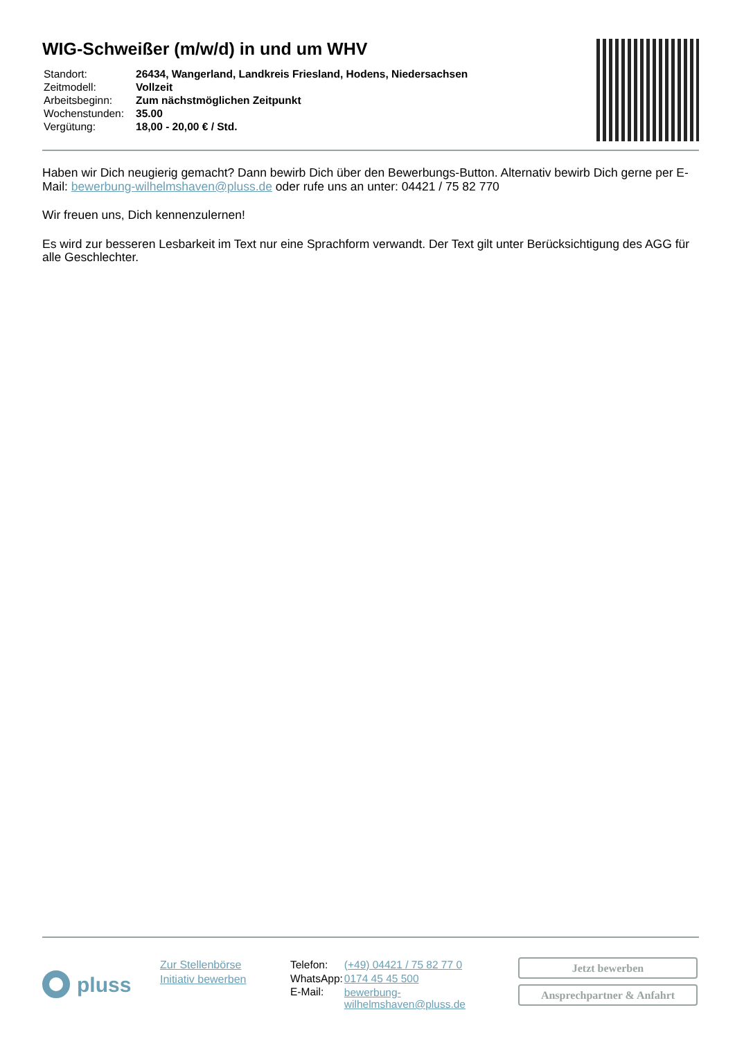WIG-Schweißer (m/w/d) in und um WHV
| Standort: | 26434, Wangerland, Landkreis Friesland, Hodens, Niedersachsen |
| Zeitmodell: | Vollzeit |
| Arbeitsbeginn: | Zum nächstmöglichen Zeitpunkt |
| Wochenstunden: | 35.00 |
| Vergütung: | 18,00 - 20,00 € / Std. |
Haben wir Dich neugierig gemacht? Dann bewirb Dich über den Bewerbungs-Button. Alternativ bewirb Dich gerne per E-Mail: bewerbung-wilhelmshaven@pluss.de oder rufe uns an unter: 04421 / 75 82 770
Wir freuen uns, Dich kennenzulernen!
Es wird zur besseren Lesbarkeit im Text nur eine Sprachform verwandt. Der Text gilt unter Berücksichtigung des AGG für alle Geschlechter.
pluss
Zur Stellenbörse
Initiativ bewerben
| Telefon: | (+49) 04421 / 75 82 77 0 |
| WhatsApp: | 0174 45 45 500 |
| E-Mail: | bewerbung-wilhelmshaven@pluss.de |
Jetzt bewerben
Ansprechpartner & Anfahrt